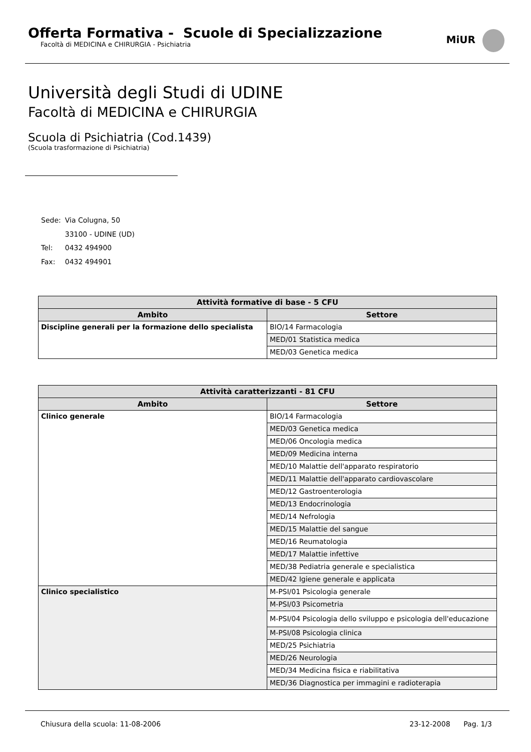Offerta Formativa - Scuole di Specializzazione
Facoltà di MEDICINA e CHIRURGIA - Psichiatria
MiUR
Università degli Studi di UDINE
Facoltà di MEDICINA e CHIRURGIA
Scuola di Psichiatria (Cod.1439)
(Scuola trasformazione di Psichiatria)
| Sede: | Via Colugna, 50 |
| | 33100 - UDINE (UD) |
| Tel: | 0432 494900 |
| Fax: | 0432 494901 |
| Attività formative di base - 5 CFU | |
| --- | --- |
| Ambito | Settore |
| Discipline generali per la formazione dello specialista | BIO/14 Farmacologia |
| | MED/01 Statistica medica |
| | MED/03 Genetica medica |
| Attività caratterizzanti - 81 CFU | |
| --- | --- |
| Ambito | Settore |
| Clinico generale | BIO/14 Farmacologia |
| | MED/03 Genetica medica |
| | MED/06 Oncologia medica |
| | MED/09 Medicina interna |
| | MED/10 Malattie dell'apparato respiratorio |
| | MED/11 Malattie dell'apparato cardiovascolare |
| | MED/12 Gastroenterologia |
| | MED/13 Endocrinologia |
| | MED/14 Nefrologia |
| | MED/15 Malattie del sangue |
| | MED/16 Reumatologia |
| | MED/17 Malattie infettive |
| | MED/38 Pediatria generale e specialistica |
| | MED/42 Igiene generale e applicata |
| Clinico specialistico | M-PSI/01 Psicologia generale |
| | M-PSI/03 Psicometria |
| | M-PSI/04 Psicologia dello sviluppo e psicologia dell'educazione |
| | M-PSI/08 Psicologia clinica |
| | MED/25 Psichiatria |
| | MED/26 Neurologia |
| | MED/34 Medicina fisica e riabilitativa |
| | MED/36 Diagnostica per immagini e radioterapia |
Chiusura della scuola: 11-08-2006 23-12-2008 Pag. 1/3